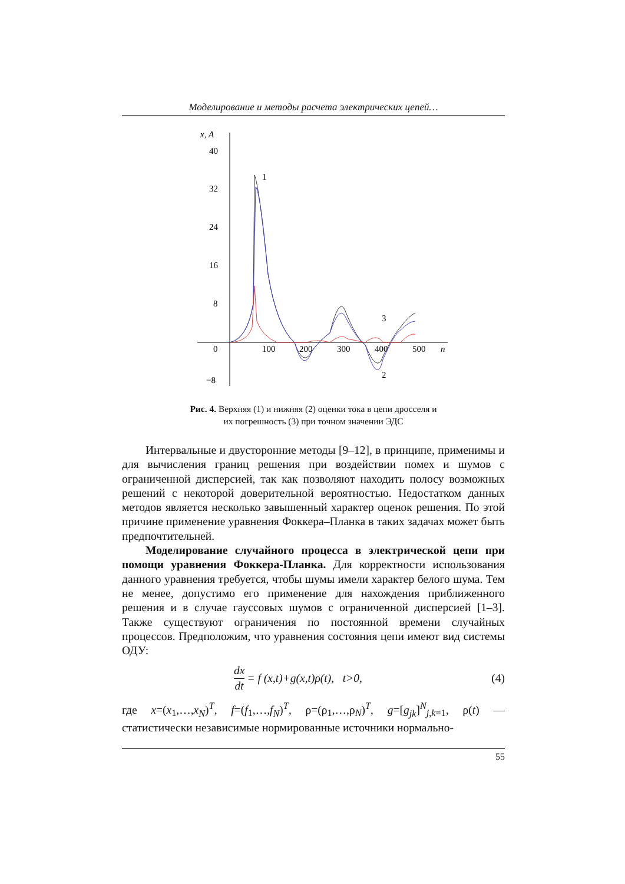Моделирование и методы расчета электрических цепей…
x, A
40
32
24
16
8
0
−8
100
200
300
400
500
n
1
3
2
Рис. 4. Верхняя (1) и нижняя (2) оценки тока в цепи дросселя и
их погрешность (3) при точном значении ЭДС
Интервальные и двусторонние методы [9–12], в принципе, применимы и для вычисления границ решения при воздействии помех и шумов с ограниченной дисперсией, так как позволяют находить полосу возможных решений с некоторой доверительной вероятностью. Недостатком данных методов является несколько завышенный характер оценок решения. По этой причине применение уравнения Фоккера–Планка в таких задачах может быть предпочтительней.
Моделирование случайного процесса в электрической цепи при помощи уравнения Фоккера-Планка. Для корректности использования данного уравнения требуется, чтобы шумы имели характер белого шума. Тем не менее, допустимо его применение для нахождения приближенного решения и в случае гауссовых шумов с ограниченной дисперсией [1–3]. Также существуют ограничения по постоянной времени случайных процессов. Предположим, что уравнения состояния цепи имеют вид системы ОДУ:
dx dt = f (x,t)+g(x,t)ρ(t), t>0, (4)
где x=(x<sub>1</sub>,…,x<sub>N</sub>)<sup>T</sup>, f=(f<sub>1</sub>,…,f<sub>N</sub>)<sup>T</sup>, ρ=(ρ<sub>1</sub>,…,ρ<sub>N</sub>)<sup>T</sup>, g=[g<sub>jk</sub>]<sup>N</sup><sub>j,k=1</sub>, ρ(t) — статистически независимые нормированные источники нормально-
55